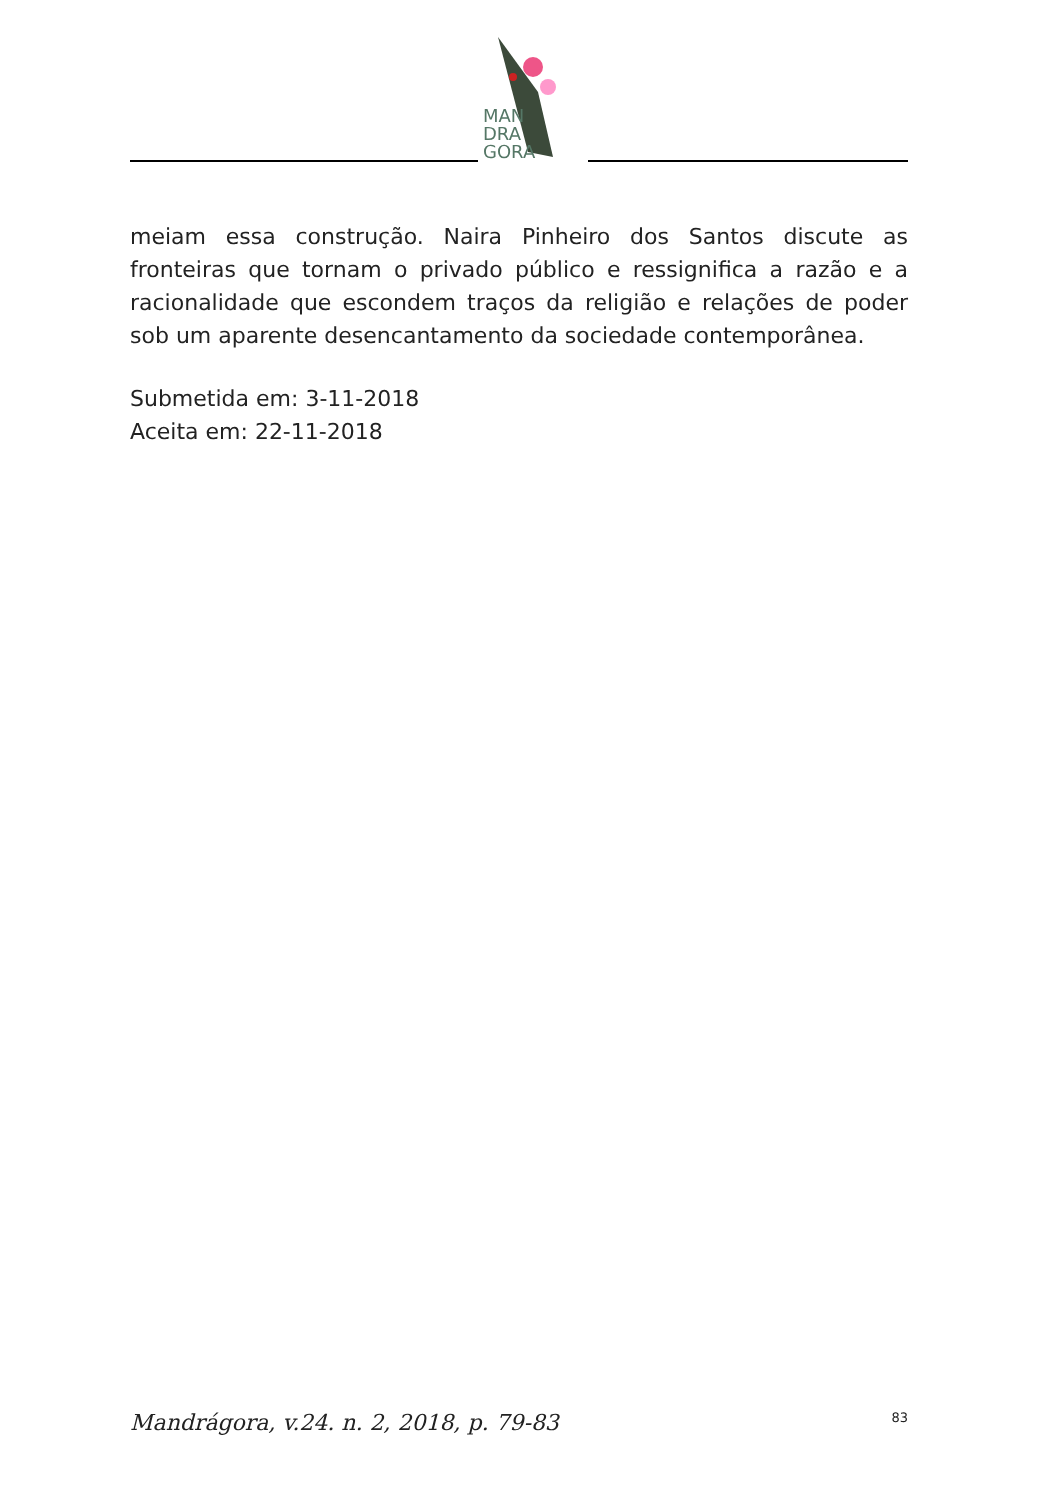MAN
DRA
GORA
meiam essa construção. Naira Pinheiro dos Santos discute as fronteiras que tornam o privado público e ressignifica a razão e a racionalidade que escondem traços da religião e relações de poder sob um aparente desencantamento da sociedade contemporânea.
Submetida em: 3-11-2018
Aceita em: 22-11-2018
Mandrágora, v.24. n. 2, 2018, p. 79-83 83